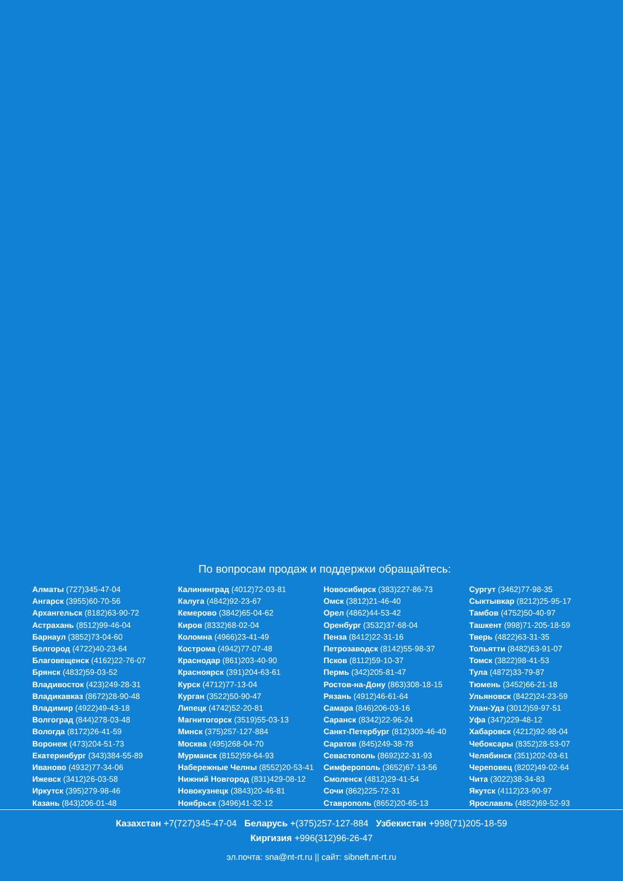По вопросам продаж и поддержки обращайтесь:
Алматы (727)345-47-04
Ангарск (3955)60-70-56
Архангельск (8182)63-90-72
Астрахань (8512)99-46-04
Барнаул (3852)73-04-60
Белгород (4722)40-23-64
Благовещенск (4162)22-76-07
Брянск (4832)59-03-52
Владивосток (423)249-28-31
Владикавказ (8672)28-90-48
Владимир (4922)49-43-18
Волгоград (844)278-03-48
Вологда (8172)26-41-59
Воронеж (473)204-51-73
Екатеринбург (343)384-55-89
Иваново (4932)77-34-06
Ижевск (3412)26-03-58
Иркутск (395)279-98-46
Казань (843)206-01-48
Калининград (4012)72-03-81
Калуга (4842)92-23-67
Кемерово (3842)65-04-62
Киров (8332)68-02-04
Коломна (4966)23-41-49
Кострома (4942)77-07-48
Краснодар (861)203-40-90
Красноярск (391)204-63-61
Курск (4712)77-13-04
Курган (3522)50-90-47
Липецк (4742)52-20-81
Магнитогорск (3519)55-03-13
Минск (375)257-127-884
Москва (495)268-04-70
Мурманск (8152)59-64-93
Набережные Челны (8552)20-53-41
Нижний Новгород (831)429-08-12
Новокузнецк (3843)20-46-81
Ноябрьск (3496)41-32-12
Новосибирск (383)227-86-73
Омск (3812)21-46-40
Орел (4862)44-53-42
Оренбург (3532)37-68-04
Пенза (8412)22-31-16
Петрозаводск (8142)55-98-37
Псков (8112)59-10-37
Пермь (342)205-81-47
Ростов-на-Дону (863)308-18-15
Рязань (4912)46-61-64
Самара (846)206-03-16
Саранск (8342)22-96-24
Санкт-Петербург (812)309-46-40
Саратов (845)249-38-78
Севастополь (8692)22-31-93
Симферополь (3652)67-13-56
Смоленск (4812)29-41-54
Сочи (862)225-72-31
Ставрополь (8652)20-65-13
Сургут (3462)77-98-35
Сыктывкар (8212)25-95-17
Тамбов (4752)50-40-97
Ташкент (998)71-205-18-59
Тверь (4822)63-31-35
Тольятти (8482)63-91-07
Томск (3822)98-41-53
Тула (4872)33-79-87
Тюмень (3452)66-21-18
Ульяновск (8422)24-23-59
Улан-Удэ (3012)59-97-51
Уфа (347)229-48-12
Хабаровск (4212)92-98-04
Чебоксары (8352)28-53-07
Челябинск (351)202-03-61
Череповец (8202)49-02-64
Чита (3022)38-34-83
Якутск (4112)23-90-97
Ярославль (4852)69-52-93
Казахстан +7(727)345-47-04 Беларусь +(375)257-127-884 Узбекистан +998(71)205-18-59
Киргизия +996(312)96-26-47
эл.почта: sna@nt-rt.ru || сайт: sibneft.nt-rt.ru